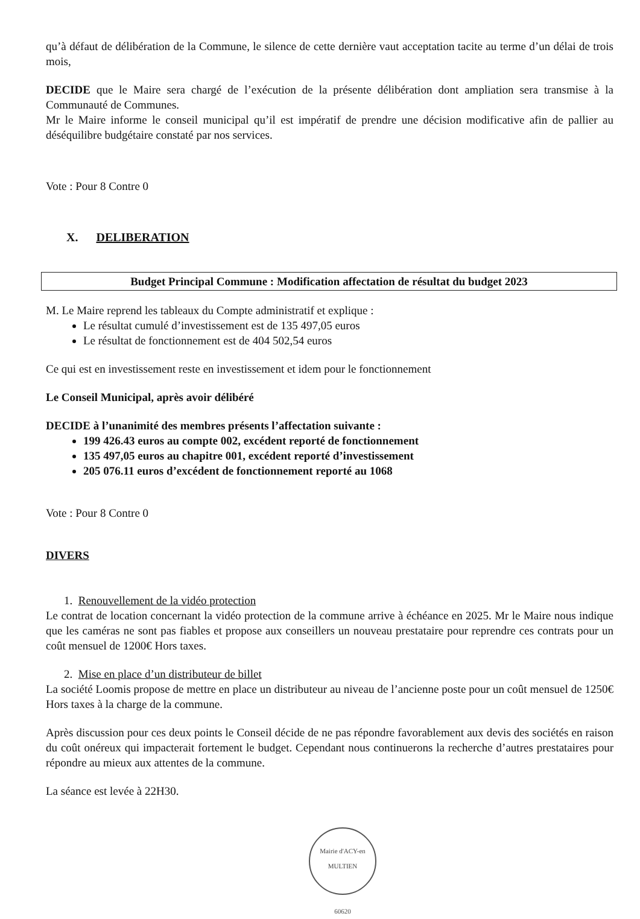qu’à défaut de délibération de la Commune, le silence de cette dernière vaut acceptation tacite au terme d’un délai de trois mois,
DECIDE que le Maire sera chargé de l’exécution de la présente délibération dont ampliation sera transmise à la Communauté de Communes.
Mr le Maire informe le conseil municipal qu’il est impératif de prendre une décision modificative afin de pallier au déséquilibre budgétaire constaté par nos services.
Vote : Pour 8 Contre 0
X. DELIBERATION
Budget Principal Commune : Modification affectation de résultat du budget 2023
M. Le Maire reprend les tableaux du Compte administratif et explique :
Le résultat cumulé d’investissement est de 135 497,05 euros
Le résultat de fonctionnement est de 404 502,54 euros
Ce qui est en investissement reste en investissement et idem pour le fonctionnement
Le Conseil Municipal, après avoir délibéré
DECIDE à l’unanimité des membres présents l’affectation suivante :
199 426.43 euros au compte 002, excédent reporté de fonctionnement
135 497,05 euros au chapitre 001, excédent reporté d’investissement
205 076.11 euros d’excédent de fonctionnement reporté au 1068
Vote : Pour 8 Contre 0
DIVERS
1. Renouvellement de la vidéo protection
Le contrat de location concernant la vidéo protection de la commune arrive à échéance en 2025. Mr le Maire nous indique que les caméras ne sont pas fiables et propose aux conseillers un nouveau prestataire pour reprendre ces contrats pour un coût mensuel de 1200€ Hors taxes.
2. Mise en place d’un distributeur de billet
La société Loomis propose de mettre en place un distributeur au niveau de l’ancienne poste pour un coût mensuel de 1250€ Hors taxes à la charge de la commune.
Après discussion pour ces deux points le Conseil décide de ne pas répondre favorablement aux devis des sociétés en raison du coût onéreux qui impacterait fortement le budget. Cependant nous continuerons la recherche d’autres prestataires pour répondre au mieux aux attentes de la commune.
La séance est levée à 22H30.
Mairie d'ACY-en MULTIEN
60620